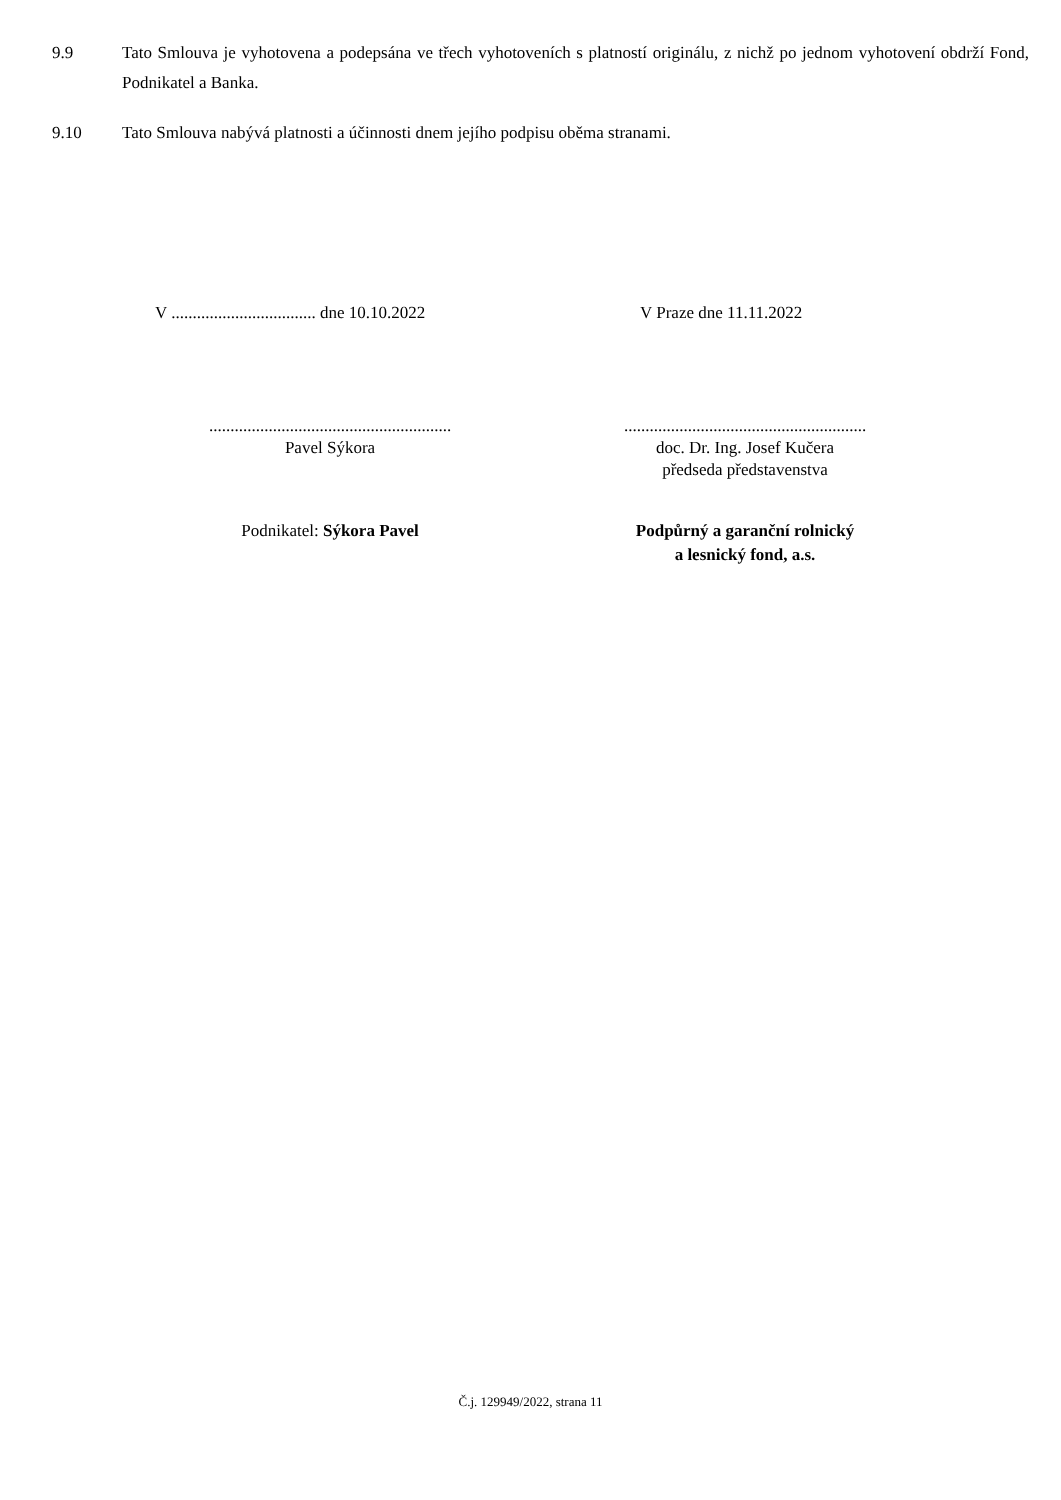9.9 Tato Smlouva je vyhotovena a podepsána ve třech vyhotoveních s platností originálu, z nichž po jednom vyhotovení obdrží Fond, Podnikatel a Banka.
9.10 Tato Smlouva nabývá platnosti a účinnosti dnem jejího podpisu oběma stranami.
V .................................. dne 10.10.2022 V Praze dne 11.11.2022
.........................................................
Pavel Sýkora
.........................................................
doc. Dr. Ing. Josef Kučera
předseda představenstva
Podnikatel: Sýkora Pavel Podpůrný a garanční rolnický
a lesnický fond, a.s.
Č.j. 129949/2022, strana 11